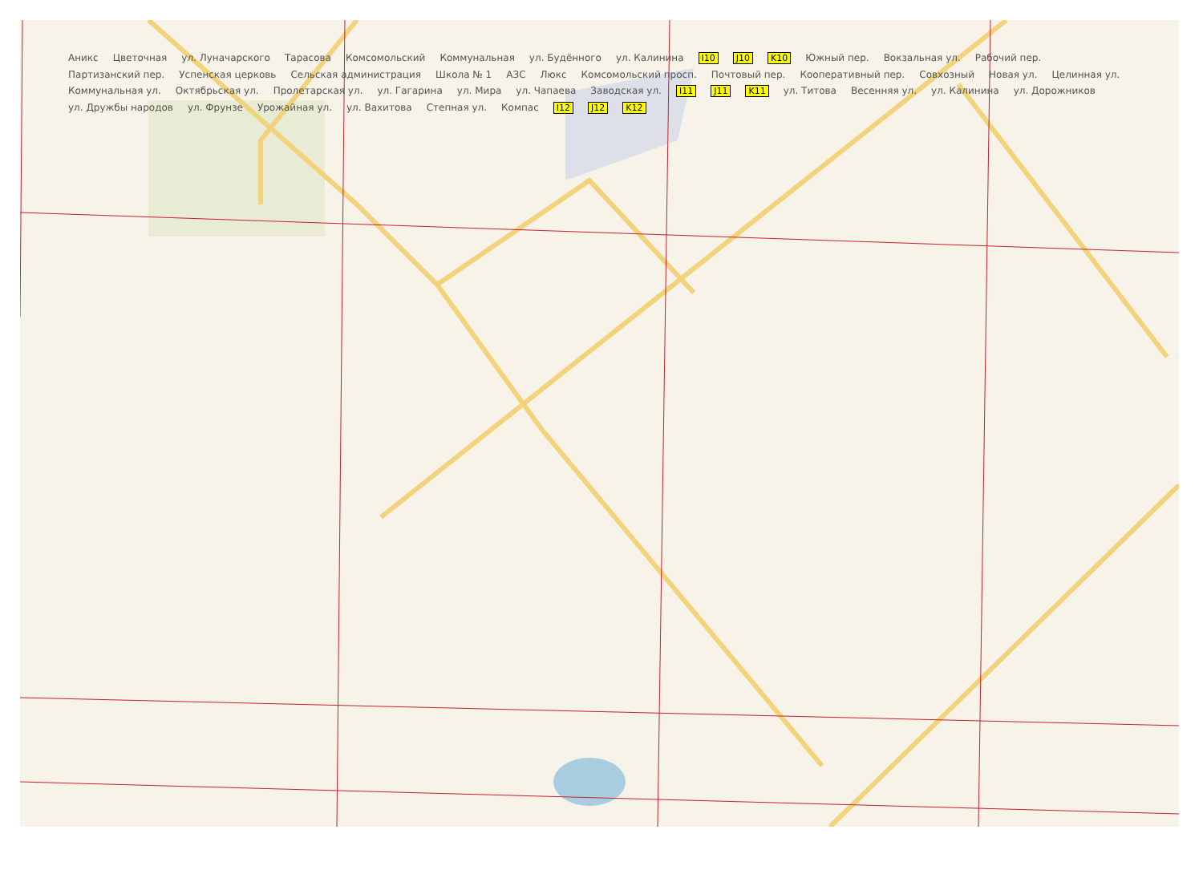Аникс Цветочная ул. Луначарского Тарасова Комсомольский Коммунальная ул. Будённого ул. Калинина I10 J10 K10 Южный пер. Вокзальная ул. Рабочий пер. Партизанский пер. Успенская церковь Сельская администрация Школа № 1 АЗС Люкс Комсомольский просп. Почтовый пер. Кооперативный пер. Совхозный Новая ул. Целинная ул. Коммунальная ул. Октябрьская ул. Пролетарская ул. ул. Гагарина ул. Мира ул. Чапаева Заводская ул. I11 J11 K11 ул. Титова Весенняя ул. ул. Калинина ул. Дорожников ул. Дружбы народов ул. Фрунзе Урожайная ул. ул. Вахитова Степная ул. Компас I12 J12 K12